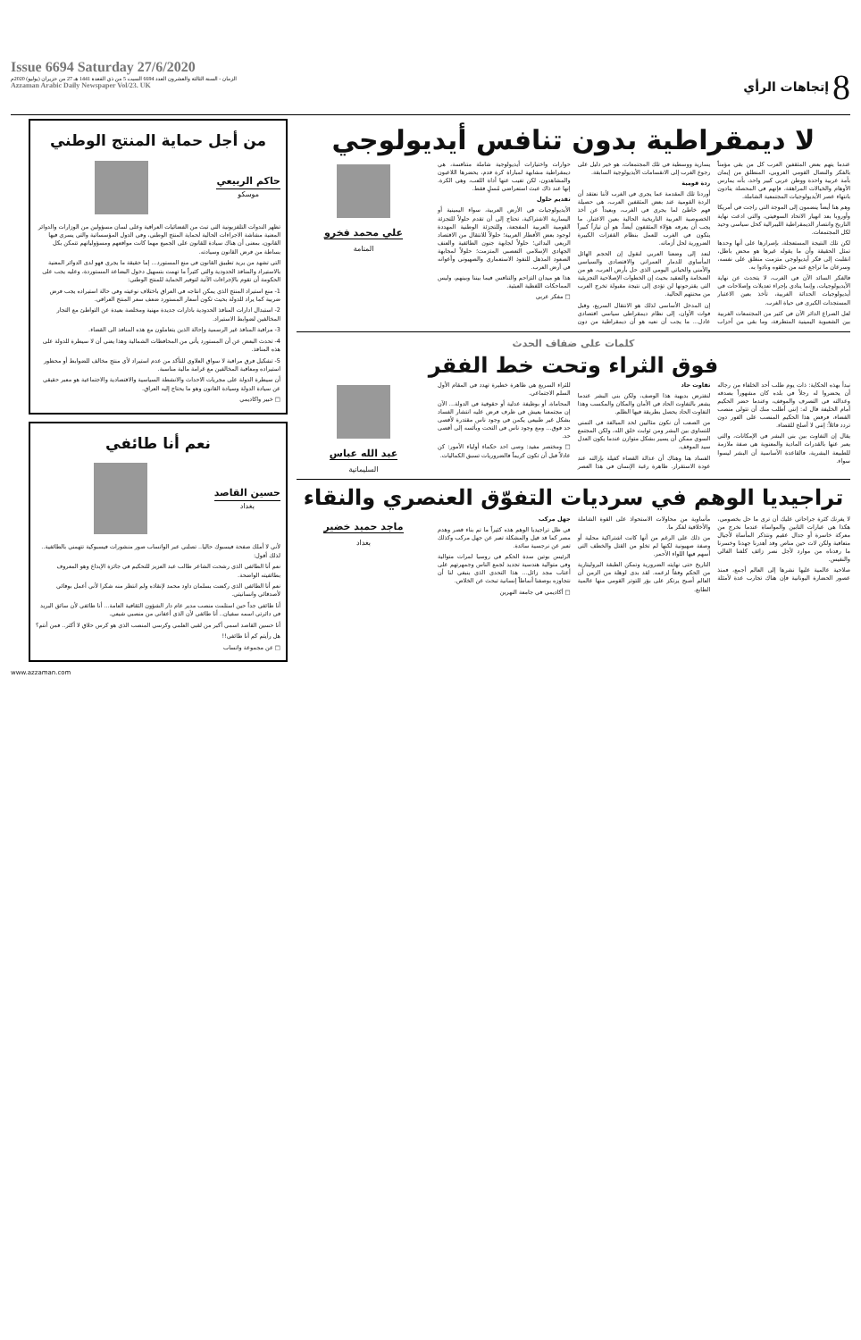Issue 6694 Saturday 27/6/2020
الزمان - السنة الثالثة والعشرون العدد 6694 السبت 5 من ذي القعدة 1441 هـ 27 من حزيران (يوليو) 2020م
Azzaman Arabic Daily Newspaper Vol/23. UK
8 إتجاهات الرأي
لا ديمقراطية بدون تنافس أيديولوجي
عندما يتهم بعض المثقفين العرب كل من بقي مؤمناً بالفكر والنضال القومي العروبي، المنطلق من إيمان بأمة عربية واحدة ووطن عربي كبير واحد، بأنه يمارس الأوهام والخيالات المراهقة، فإنهم في المحصلة ينادون بانتهاء عصر الأيديولوجيات المجتمعية الشاملة.
وهم هنا أيضاً ينضمون إلى الموجة التي راجت في أمريكا وأوروبا بعد انهيار الاتحاد السوفيتي، والتي ادعت نهاية التاريخ وانتصار الديمقراطية الليبرالية كحل سياسي وحيد لكل المجتمعات.
لكن تلك النتيجة المستعجلة، بإصرارها على أنها وحدها تمثل الحقيقة وأن ما يقوله غيرها هو محض باطل، انقلبت إلى فكر أيديولوجي متزمت منغلق على نفسه، وسرعان ما تراجع عنه من خلقوه ونادوا به.
فالفكر السائد الآن في الغرب، لا يتحدث عن نهاية الأيديولوجيات، وإنما ينادي بإجراء تعديلات وإصلاحات في أيديولوجيات الحداثة الغربية، تأخذ بعين الاعتبار المستجدات الكبرى في حياة الغرب.
لعل الصراع الدائر الآن في كثير من المجتمعات الغربية بين الشعبوية اليمينية المتطرفة، وما بقي من أحزاب يسارية ووسطية في تلك المجتمعات، هو خير دليل على رجوع الغرب إلى الانقسامات الأيديولوجية السابقة.
ردة قومية
أوردنا تلك المقدمة عما يجري في الغرب لأننا نعتقد أن الردة القومية عند بعض المثقفين العرب، هي حصيلة فهم خاطئ لما يجري في الغرب، وبعيداً عن أخذ الخصوصية العربية التاريخية الحالية بعين الاعتبار. ما يجب أن يعرفه هؤلاء المثقفون أيضاً، هو أن تياراً كبيراً يتكون في الغرب للعمل بنظام القفزات الكبيرة الضرورية لحل أزماته.
لنعد إلى وضعنا العربي لنقول إن الحجم الهائل المأساوي للدمار العمراني والاقتصادي والسياسي والأمني والحياتي اليومي الذي حل بأرض العرب، هو من الضخامة والتعقيد بحيث إن الخطوات الإصلاحية التجزيئية التي يقترحونها لن تؤدي إلى نتيجة مقبولة تخرج العرب من محنتهم الحالية.
إن المدخل الأساسي لذلك هو الانتقال السريع، وقبل فوات الأوان، إلى نظام ديمقراطي سياسي اقتصادي عادل... ما يجب أن نعيه هو أن ديمقراطية من دون حوارات واختيارات أيديولوجية شاملة متنافسة، هي ديمقراطية مشابهة لمباراة كرة قدم، يحضرها اللاعبون والمشاهدون، لكن تغيب عنها أداة اللعب، وهي الكرة. إنها عند ذاك عبث استعراضي مُسلٍ فقط.
تقديم حلول
الأيديولوجيات في الأرض العربية، سواء اليمينية أو اليسارية الاشتراكية، تحتاج إلى أن تقدم حلولاً للتجزئة القومية العربية المفجعة، وللتجزئة الوطنية المهددة لوجود بعض الأقطار العربية؛ حلولاً للانتقال من الاقتصاد الريعي البدائي؛ حلولاً لجابهة جنون الطائفية والعنف الجهادي الإسلامي التعصبي المتزمت؛ حلولاً لمجابهة الصعود المذهل للنفوذ الاستعماري والصهيوني وأعوانه في أرض العرب.
هذا هو ميدان التزاحم والتنافس فيما بيننا وبينهم، وليس المماحكات اللفظية العبثية.
□ مفكر عربي
علي محمد فخرو
المنامة
كلمات على ضفاف الحدث
فوق الثراء وتحت خط الفقر
نبدأ بهذه الحكاية: ذات يوم طلب أحد الخلفاء من رجاله أن يحضروا له رجلاً في بلده كان مشهوراً بصدقه وعدالته في التصرف والموقف، وعندما حضر الحكيم أمام الخليفة قال له: إنني أطلب منك أن تتولى منصب القضاء، فرفض هذا الحكيم المنصب على الفور دون تردد قائلاً: إنني لا أصلح للقضاء.
يقال إن التفاوت بين بني البشر في الإمكانات، والتي يعبر عنها بالقدرات المادية والمعنوية هي صفة ملازمة للطبيعة البشرية، فالقاعدة الأساسية أن البشر ليسوا سواء.
تفاوت حاد
لنفترض بديهية هذا الوصف، ولكن بني البشر عندما يشعر بالتفاوت الحاد في الأمان والمكان والمكسب وهذا التفاوت الحاد يحصل بطريقة فيها الظلم.
من الصعب أن نكون مثاليين لحد المبالغة في التمني للتساوي بين البشر ومن ثوابت خلق الله، ولكن المجتمع السوي ممكن أن يسير بشكل متوازن عندما يكون العدل سيد الموقف.
الفساد هنا وهناك أن عدالة القضاء كفيلة بإزالته عند عودة الاستقرار. ظاهرة رغبة الإنسان في هذا العصر للثراء السريع هي ظاهرة خطيرة تهدد في المقام الأول السلم الاجتماعي.
المحاماة، أو بوظيفة عدلية أو حقوقية في الدولة... الآن إن مجتمعنا يعيش في ظرف فرض عليه انتشار الفساد بشكل غير طبيعي يكمن في وجود ناس مقتدرة لأقصى حد فوق... ومع وجود ناس في التحت وبأئسه إلى أقصى حد.
□ ومختصر مفيد: وصى احد حكماء أولياء الأمور: كن عادلاً قبل أن تكون كريماً فالضروريات تسبق الكماليات.
عبد الله عباس
السليمانية
تراجيديا الوهم في سرديات التفوّق العنصري والنقاء
لا يغرنك كثرة جراحاتي عليك أن ترى ما حل بخصومي، هكذا هي عبارات التابين والمواساة عندما نخرج من معركة خاسرة أو جدال عقيم ونتذكر المأساة لأجيال متعاقبة ولكن لات حين مناص وقد أهدرنا جهدنا وخسرنا ما رفدناه من موارد لأجل نصر زائف كلفنا الغالي والنفيس.
صلاحية عالمية عليها نشرها إلى العالم أجمع، فمنذ عصور الحضارة اليونانية فإن هناك تجارب عدة لأمثلة مأساوية من محاولات الاستحواذ على القوة الشاملة والأخلاقية لفكر ما.
من ذلك على الرغم من أنها كانت اشتراكية محلية أو وصفة صهيونية لكنها لم تخلو من القتل والخطف التي أسهم فيها اللواء الأحمر.
التاريخ حتى نهايته الضرورية وتمكن الطبقة البروليتارية من الحكم وفقاً لزعمه. لقد بدى لوهلة من الزمن أن العالم أصبح يرتكز على بؤر للتوتر القومي منها عالمية الطابع.
جهل مركب
في ظل تراجيديا الوهم هذه كثيراً ما تم بناء قصر وهدم مصر كما قد قيل والمشكلة تعبر عن جهل مركب وكذلك تعبر عن نرجسية سائدة.
الرئيس بوتين سدة الحكم في روسيا لمرات متوالية وفي متوالية هندسية تجديد لجمع الناس وجمهرتهم على أعتاب مجد زائل... هذا التحدي الذي ينبغي لنا أن نتجاوزه بوصفنا أنماطاً إنسانية تبحث عن الخلاص.
□ أكاديمي في جامعة النهرين
ماجد حميد خضير
بغداد
من أجل حماية المنتج الوطني
حاكم الربيعي
موسكو
تظهر الندوات التلفزيونية التي تبث من الفضائيات العراقية وعلى لسان مسؤولين من الوزارات والدوائر المعنية مشاشة الاجراءات الحالية لحماية المنتج الوطني، وفي الدول المؤسساتية والتي يسري فيها القانون، بمعنى أن هناك سيادة للقانون على الجميع مهما كانت مواقعهم ومسؤولياتهم تتمكن بكل بساطة من فرض القانون وسيادته.
التي تشهد من يريد تطبيق القانون في منع المستورد... إما حقيقة ما يجري فهو لدى الدوائر المعنية بالاستيراد والمنافذ الحدودية والتي كثيراً ما تهمت بتسهيل دخول البضاعة المستوردة، وعليه يجب على الحكومة أن تقوم بالإجراءات الآتية لتوفير الحماية للمنتج الوطني:
1- منع استيراد المنتج الذي يمكن انتاجه في العراق باختلاف نوعيته وفي حالة استيراده يجب فرض ضريبة كما يراد للدولة بحيث تكون أسعار المستورد ضعف سعر المنتج العراقي.
2- استبدال ادارات المنافذ الحدودية بادارات جديدة مهنية ومخلصة بعيدة عن التواطئ مع التجار المخالفين لضوابط الاستيراد.
3- مراقبة المنافذ غير الرسمية وإحالة الذين يتعاملون مع هذه المنافذ الى القضاء.
4- تحدث البعض عن أن المستورد يأتي من المحافظات الشمالية وهذا يعني أن لا سيطرة للدولة على هذه المنافذ.
5- تشكيل فرق مراقبة لا سواق العلاوي للتأكد من عدم استيراد لأي منتج مخالف للضوابط أو محظور استيراده ومعاقبة المخالفين مع غرامة مالية مناسبة.
أن سيطرة الدولة على مجريات الاحداث والانشطة السياسية والاقتصادية والاجتماعية هو معبر حقيقي عن سيادة الدولة وسيادة القانون وهو ما يحتاج إليه العراق.
□ خبير واكاديمي
نعم أنا طائفي
حسين القاصد
بغداد
لأني لا أملك صفحة فيسبوك حاليا.. تصلني عبر الواتساب صور منشورات فيسبوكية تتهمني بالطائفية.. لذلك أقول:
نعم أنا الطائفي الذي رشحت الشاعر طالب عبد العزيز للتحكيم في جائزة الإبداع وهو المعروف بطائفيته الواضحة.
نعم أنا الطائفي الذي ركضت بسلمان داود محمد لإنقاذه ولم انتظر منه شكرا لأني أعمل بوفائي لأصدقائي وانسانيتي.
أنا طائفي جداً حين استلمت منصب مدير عام دار الشؤون الثقافية العامة... أنا طائفي لأن سائق البريد في دائرتي اسمه سفيان.. أنا طائفي لأن الذي أعفاني من منصبي شيعي.
أنا حسين القاصد اسمي أكبر من لقبي العلمي وكرسي المنصب الذي هو كرس حلاق لا أكثر.. فمن أنتم؟
هل رأيتم كم أنا طائفي!!
□ عن مجموعة واتساب
www.azzaman.com